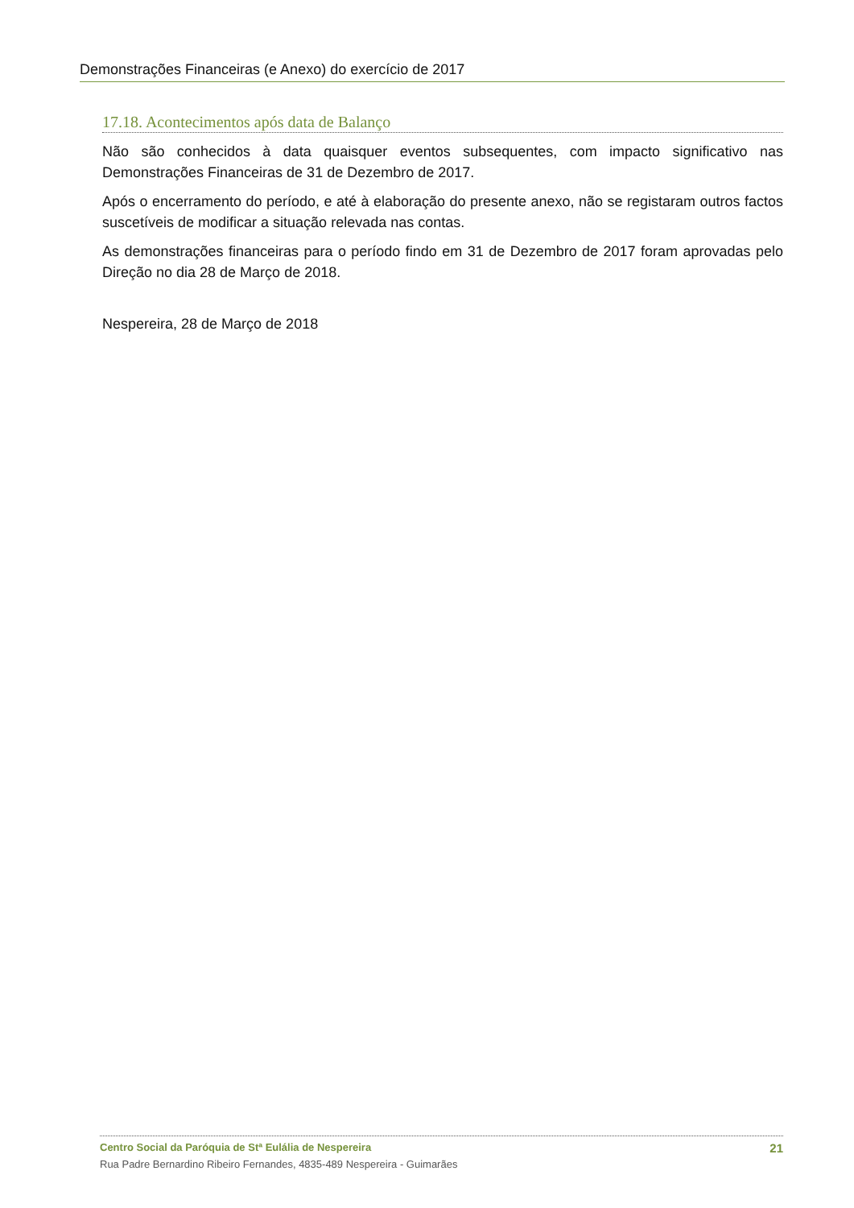Demonstrações Financeiras (e Anexo) do exercício de 2017
17.18. Acontecimentos após data de Balanço
Não são conhecidos à data quaisquer eventos subsequentes, com impacto significativo nas Demonstrações Financeiras de 31 de Dezembro de 2017.
Após o encerramento do período, e até à elaboração do presente anexo, não se registaram outros factos suscetíveis de modificar a situação relevada nas contas.
As demonstrações financeiras para o período findo em 31 de Dezembro de 2017 foram aprovadas pelo Direção no dia 28 de Março de 2018.
Nespereira, 28 de Março de 2018
Centro Social da Paróquia de Stª Eulália de Nespereira 21
Rua Padre Bernardino Ribeiro Fernandes, 4835-489 Nespereira - Guimarães